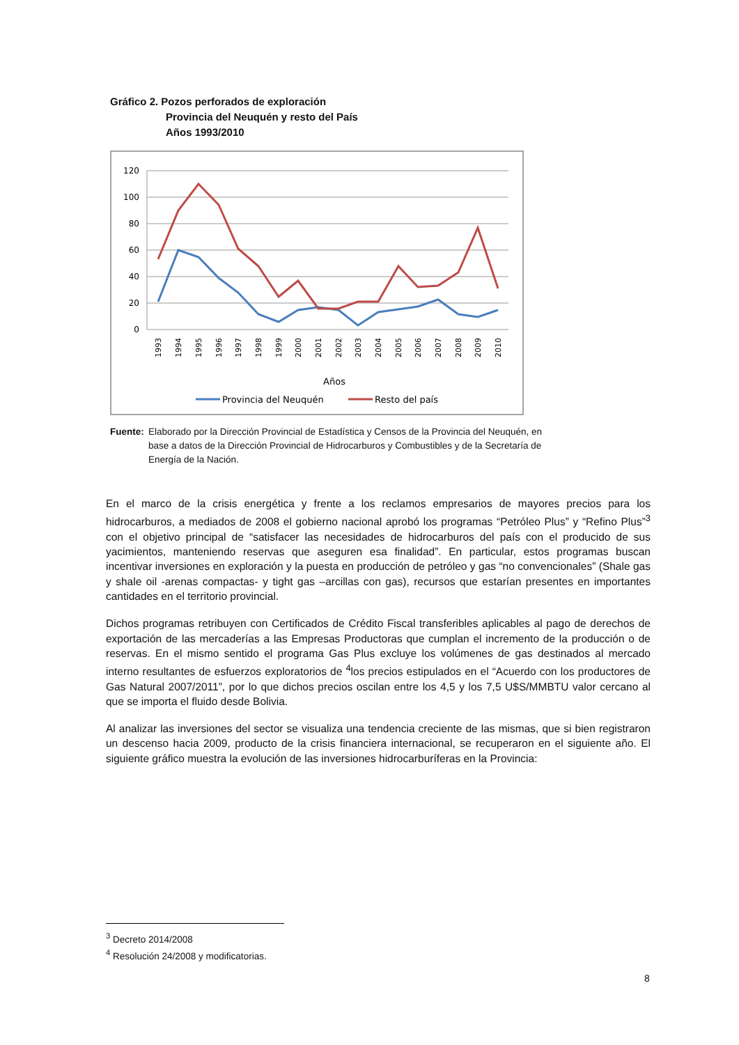Gráfico 2. Pozos perforados de exploración
Provincia del Neuquén y resto del País
Años 1993/2010
120
100
80
60
40
20
0
1993
1994
1995
1996
1997
1998
1999
2000
2001
2002
2003
2004
2005
2006
2007
2008
2009
2010
Años
Provincia del Neuquén
Resto del país
Fuente:
Elaborado por la Dirección Provincial de Estadística y Censos de la Provincia del Neuquén, en base a datos de la Dirección Provincial de Hidrocarburos y Combustibles y de la Secretaría de Energía de la Nación.
En el marco de la crisis energética y frente a los reclamos empresarios de mayores precios para los hidrocarburos, a mediados de 2008 el gobierno nacional aprobó los programas “Petróleo Plus” y “Refino Plus”<sup>3</sup> con el objetivo principal de “satisfacer las necesidades de hidrocarburos del país con el producido de sus yacimientos, manteniendo reservas que aseguren esa finalidad”. En particular, estos programas buscan incentivar inversiones en exploración y la puesta en producción de petróleo y gas “no convencionales” (Shale gas y shale oil -arenas compactas- y tight gas –arcillas con gas), recursos que estarían presentes en importantes cantidades en el territorio provincial.
Dichos programas retribuyen con Certificados de Crédito Fiscal transferibles aplicables al pago de derechos de exportación de las mercaderías a las Empresas Productoras que cumplan el incremento de la producción o de reservas. En el mismo sentido el programa Gas Plus excluye los volúmenes de gas destinados al mercado interno resultantes de esfuerzos exploratorios de <sup>4</sup>los precios estipulados en el “Acuerdo con los productores de Gas Natural 2007/2011”, por lo que dichos precios oscilan entre los 4,5 y los 7,5 U$S/MMBTU valor cercano al que se importa el fluido desde Bolivia.
Al analizar las inversiones del sector se visualiza una tendencia creciente de las mismas, que si bien registraron un descenso hacia 2009, producto de la crisis financiera internacional, se recuperaron en el siguiente año. El siguiente gráfico muestra la evolución de las inversiones hidrocarburíferas en la Provincia:
<sup>3</sup> Decreto 2014/2008
<sup>4</sup> Resolución 24/2008 y modificatorias.
8